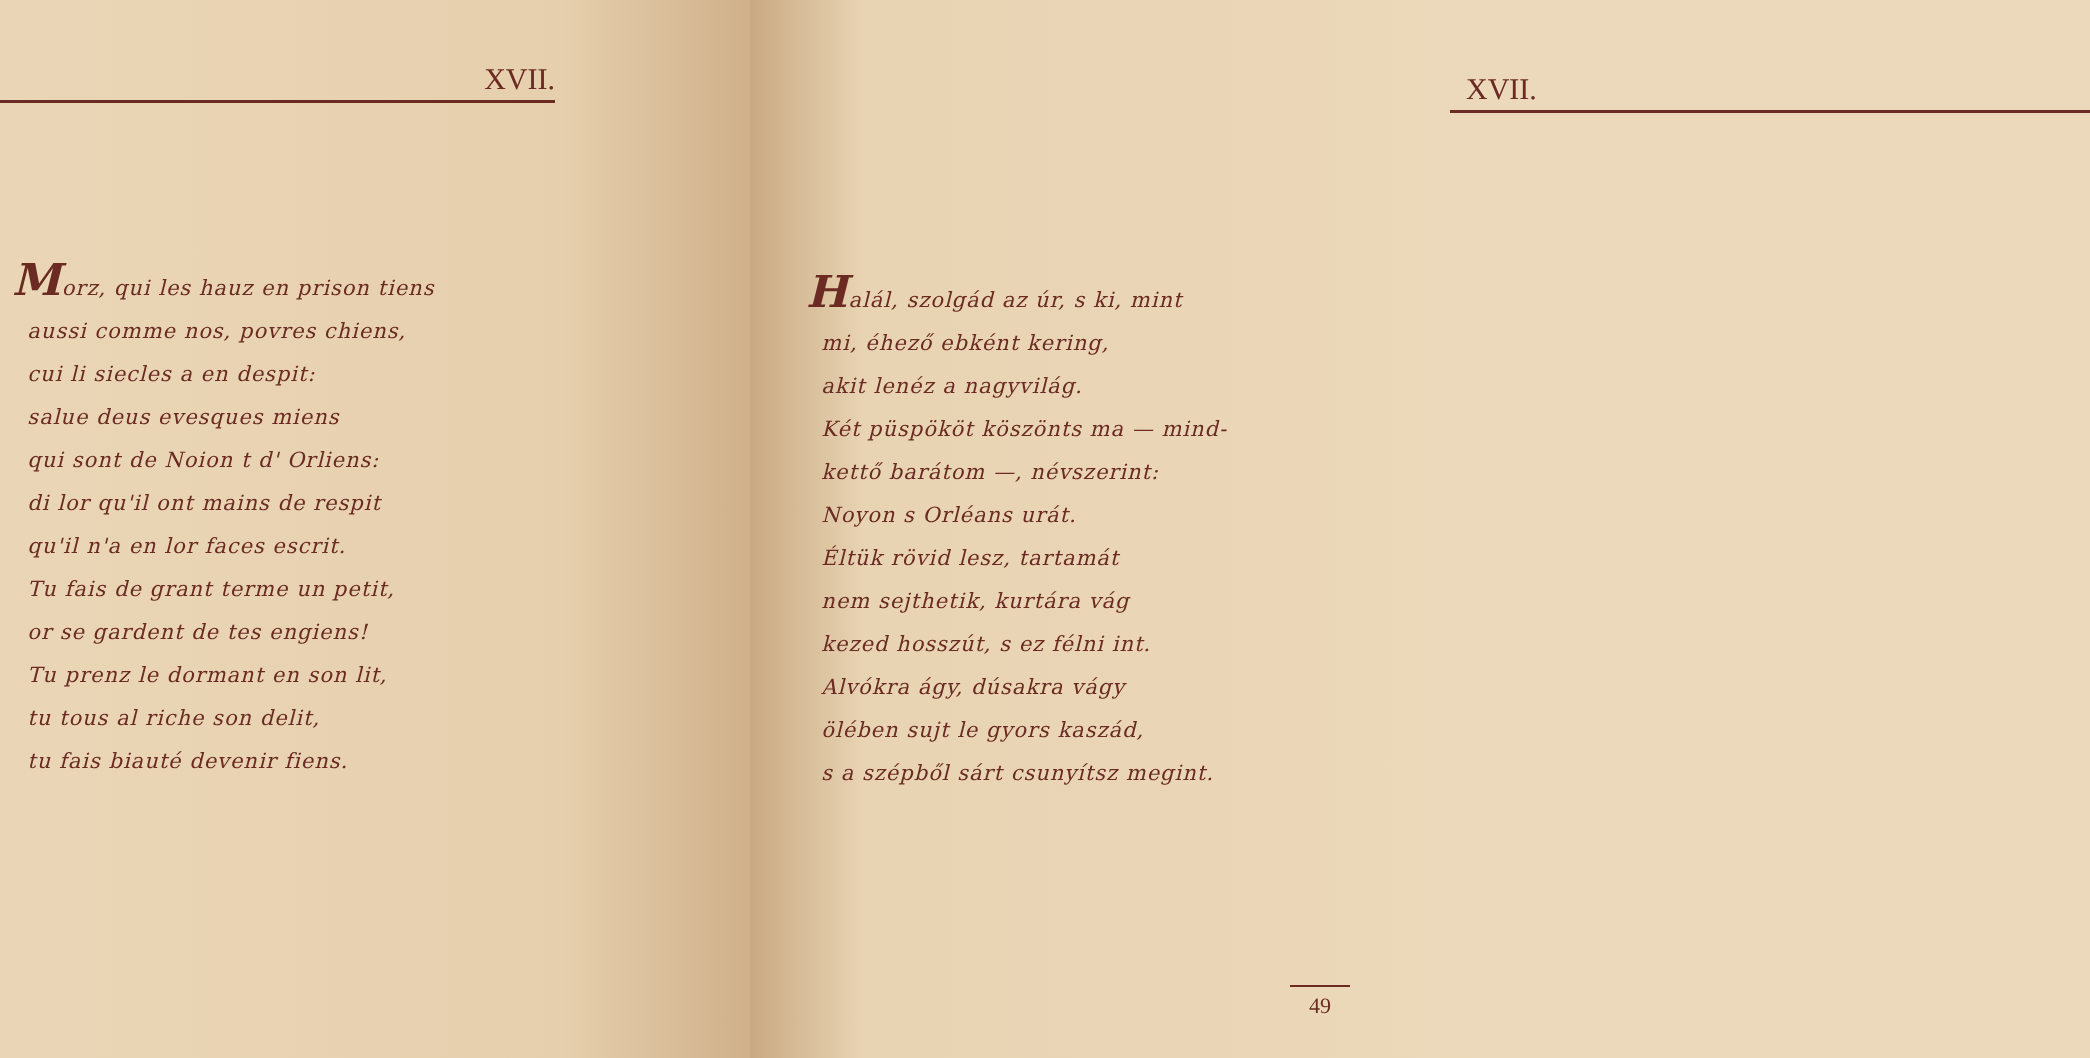XVII.
Morz, qui les hauz en prison tiens
aussi comme nos, povres chiens,
cui li siecles a en despit:
salue deus evesques miens
qui sont de Noion t d' Orliens:
di lor qu'il ont mains de respit
qu'il n'a en lor faces escrit.
Tu fais de grant terme un petit,
or se gardent de tes engiens!
Tu prenz le dormant en son lit,
tu tous al riche son delit,
tu fais biauté devenir fiens.
XVII.
Halál, szolgád az úr, s ki, mint
mi, éhező ebként kering,
akit lenéz a nagyvilág.
Két püspököt köszönts ma — mind-
kettő barátom —, névszerint:
Noyon s Orléans urát.
Éltük rövid lesz, tartamát
nem sejthetik, kurtára vág
kezed hosszút, s ez félni int.
Alvókra ágy, dúsakra vágy
ölében sujt le gyors kaszád,
s a szépből sárt csunyítsz megint.
49